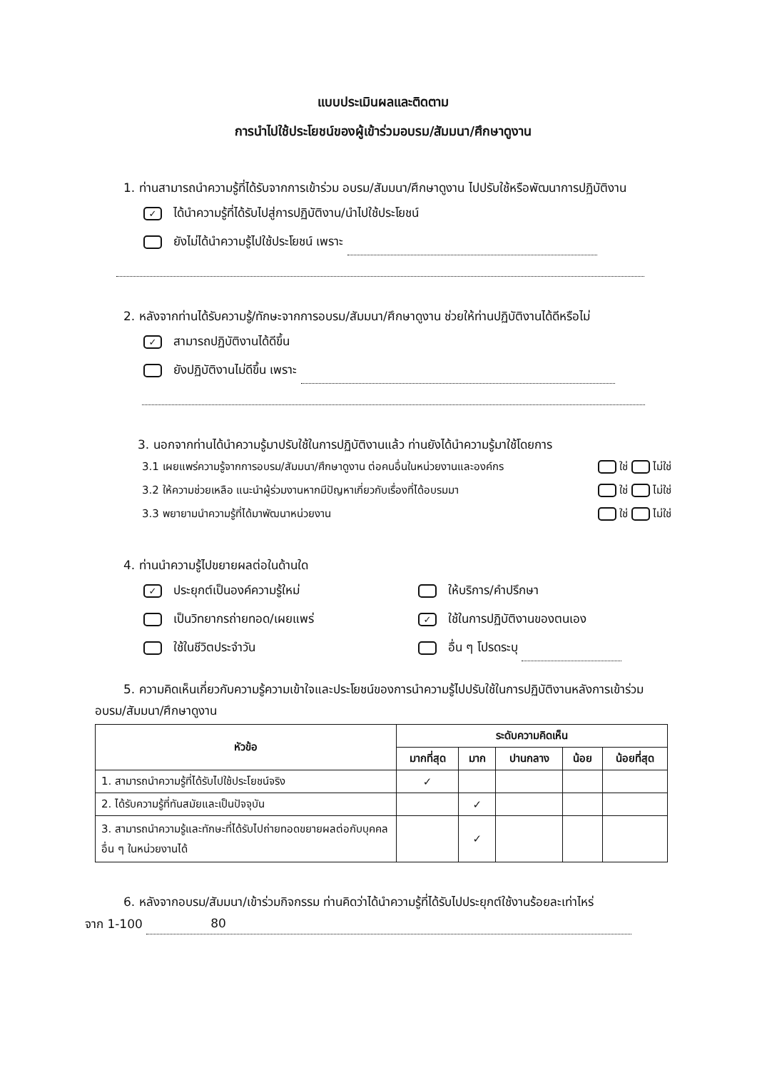แบบประเมินผลและติดตาม
การนำไปใช้ประโยชน์ของผู้เข้าร่วมอบรม/สัมมนา/ศึกษาดูงาน
1. ท่านสามารถนำความรู้ที่ได้รับจากการเข้าร่วม อบรม/สัมมนา/ศึกษาดูงาน ไปปรับใช้หรือพัฒนาการปฏิบัติงาน
✓ ได้นำความรู้ที่ได้รับไปสู่การปฏิบัติงาน/นำไปใช้ประโยชน์
ยังไม่ได้นำความรู้ไปใช้ประโยชน์ เพราะ
2. หลังจากท่านได้รับความรู้/ทักษะจากการอบรม/สัมมนา/ศึกษาดูงาน ช่วยให้ท่านปฏิบัติงานได้ดีหรือไม่
✓ สามารถปฏิบัติงานได้ดีขึ้น
ยังปฏิบัติงานไม่ดีขึ้น เพราะ
3. นอกจากท่านได้นำความรู้มาปรับใช้ในการปฏิบัติงานแล้ว ท่านยังได้นำความรู้มาใช้โดยการ
3.1 เผยแพร่ความรู้จากการอบรม/สัมมนา/ศึกษาดูงาน ต่อคนอื่นในหน่วยงานและองค์กร ใช่ ไม่ใช่
3.2 ให้ความช่วยเหลือ แนะนำผู้ร่วมงานหากมีปัญหาเกี่ยวกับเรื่องที่ได้อบรมมา ใช่ ไม่ใช่
3.3 พยายามนำความรู้ที่ได้มาพัฒนาหน่วยงาน ใช่ ไม่ใช่
4. ท่านนำความรู้ไปขยายผลต่อในด้านใด
✓ ประยุกต์เป็นองค์ความรู้ใหม่
ให้บริการ/คำปรึกษา
เป็นวิทยากรถ่ายทอด/เผยแพร่
✓ ใช้ในการปฏิบัติงานของตนเอง
ใช้ในชีวิตประจำวัน
อื่น ๆ โปรดระบุ
5. ความคิดเห็นเกี่ยวกับความรู้ความเข้าใจและประโยชน์ของการนำความรู้ไปปรับใช้ในการปฏิบัติงานหลังการเข้าร่วมอบรม/สัมมนา/ศึกษาดูงาน
| หัวข้อ | ระดับความคิดเห็น | | | | |
| --- | --- | --- | --- | --- | --- |
| | มากที่สุด | มาก | ปานกลาง | น้อย | น้อยที่สุด |
| 1. สามารถนำความรู้ที่ได้รับไปใช้ประโยชน์จริง | ✓ | | | | |
| 2. ได้รับความรู้ที่ทันสมัยและเป็นปัจจุบัน | | ✓ | | | |
| 3. สามารถนำความรู้และทักษะที่ได้รับไปถ่ายทอดขยายผลต่อกับบุคคลอื่น ๆ ในหน่วยงานได้ | | ✓ | | | |
6. หลังจากอบรม/สัมมนา/เข้าร่วมกิจกรรม ท่านคิดว่าได้นำความรู้ที่ได้รับไปประยุกต์ใช้งานร้อยละเท่าไหร่
จาก 1-100 80